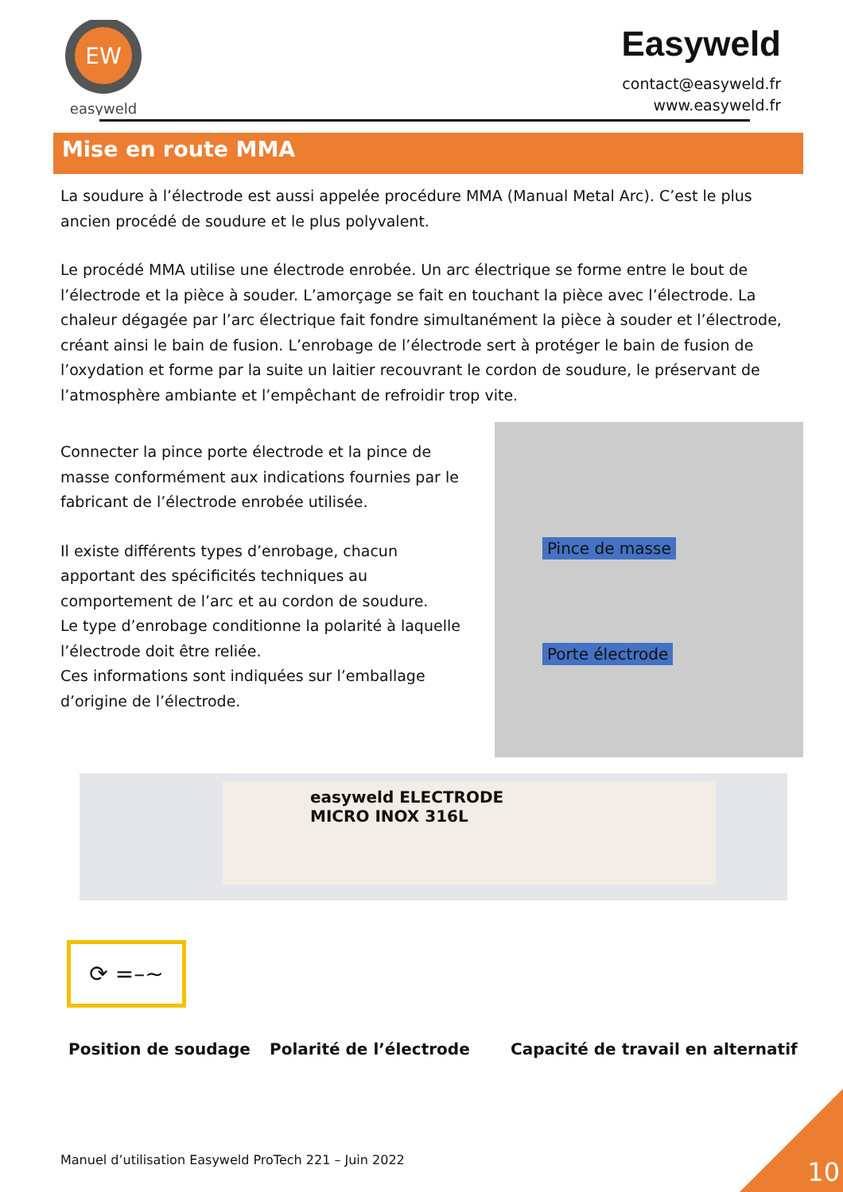EW
easyweld
Easyweld
contact@easyweld.fr
www.easyweld.fr
Mise en route MMA
La soudure à l’électrode est aussi appelée procédure MMA (Manual Metal Arc). C’est le plus ancien procédé de soudure et le plus polyvalent.
Le procédé MMA utilise une électrode enrobée. Un arc électrique se forme entre le bout de l’électrode et la pièce à souder. L’amorçage se fait en touchant la pièce avec l’électrode. La chaleur dégagée par l’arc électrique fait fondre simultanément la pièce à souder et l’électrode, créant ainsi le bain de fusion. L’enrobage de l’électrode sert à protéger le bain de fusion de l’oxydation et forme par la suite un laitier recouvrant le cordon de soudure, le préservant de l’atmosphère ambiante et l’empêchant de refroidir trop vite.
Connecter la pince porte électrode et la pince de masse conformément aux indications fournies par le fabricant de l’électrode enrobée utilisée.
Il existe différents types d’enrobage, chacun apportant des spécificités techniques au comportement de l’arc et au cordon de soudure.
Le type d’enrobage conditionne la polarité à laquelle l’électrode doit être reliée.
Ces informations sont indiquées sur l’emballage d’origine de l’électrode.
Pince de masse
Porte électrode
easyweld ELECTRODE
MICRO INOX 316L
⟳ =–~
Position de soudage Polarité de l’électrode Capacité de travail en alternatif
Manuel d’utilisation Easyweld ProTech 221 – Juin 2022
10